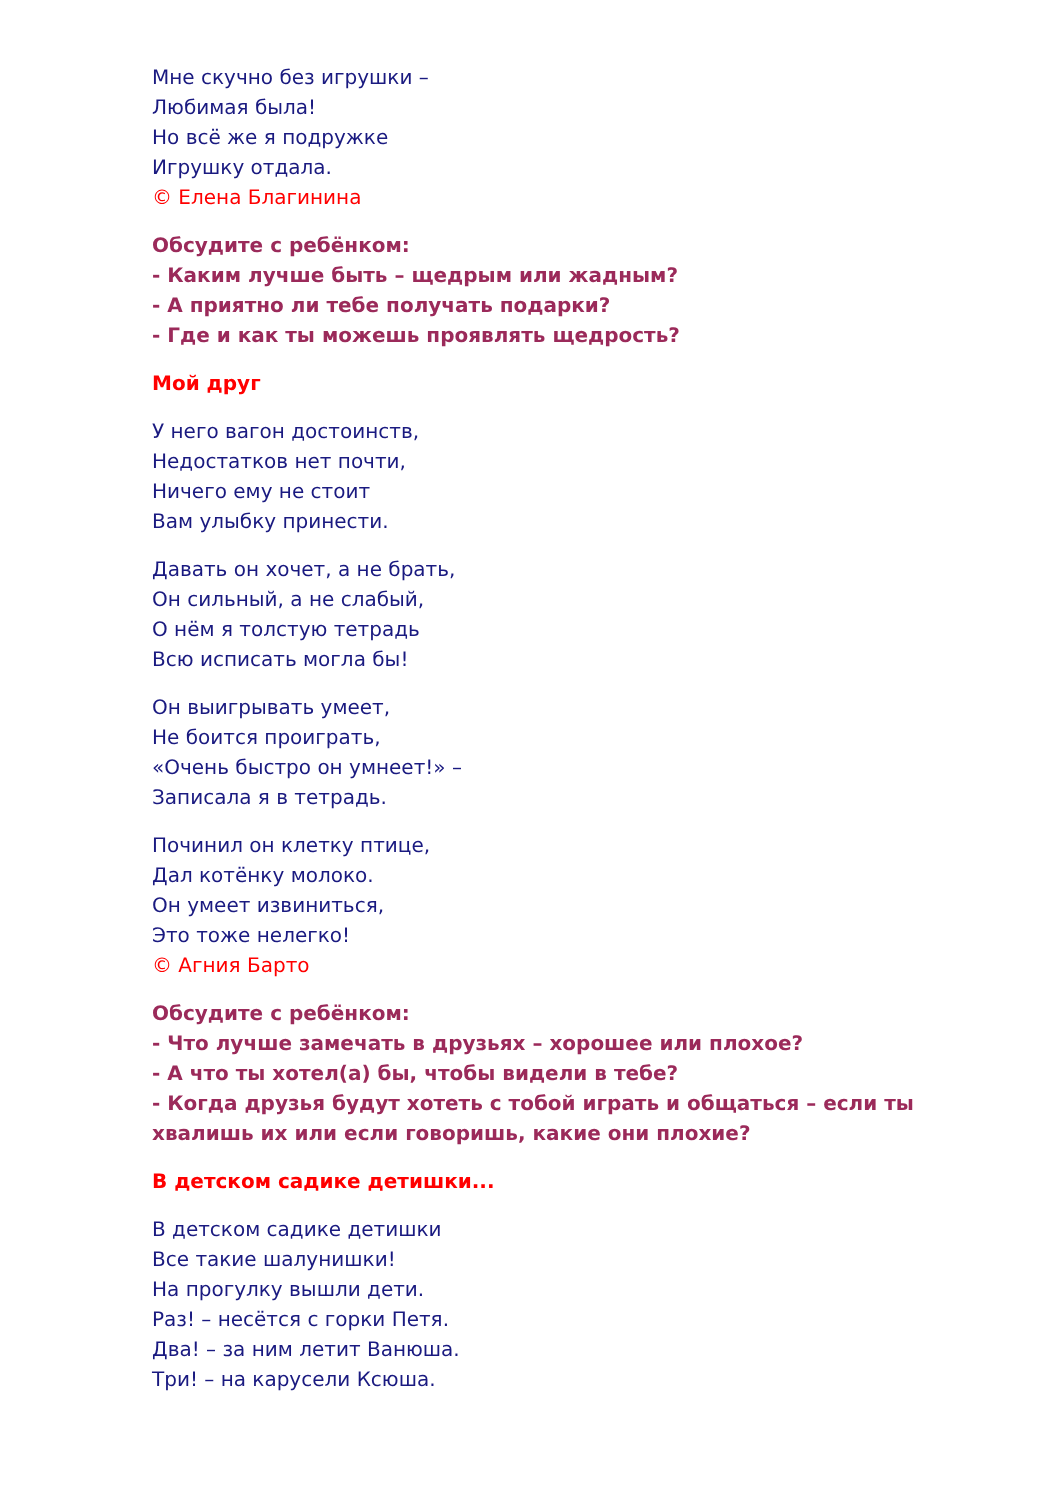Мне скучно без игрушки –
Любимая была!
Но всё же я подружке
Игрушку отдала.
© Елена Благинина
Обсудите с ребёнком:
- Каким лучше быть – щедрым или жадным?
- А приятно ли тебе получать подарки?
- Где и как ты можешь проявлять щедрость?
Мой друг
У него вагон достоинств,
Недостатков нет почти,
Ничего ему не стоит
Вам улыбку принести.
Давать он хочет, а не брать,
Он сильный, а не слабый,
О нём я толстую тетрадь
Всю исписать могла бы!
Он выигрывать умеет,
Не боится проиграть,
«Очень быстро он умнеет!» –
Записала я в тетрадь.
Починил он клетку птице,
Дал котёнку молоко.
Он умеет извиниться,
Это тоже нелегко!
© Агния Барто
Обсудите с ребёнком:
- Что лучше замечать в друзьях – хорошее или плохое?
- А что ты хотел(а) бы, чтобы видели в тебе?
- Когда друзья будут хотеть с тобой играть и общаться – если ты хвалишь их или если говоришь, какие они плохие?
В детском садике детишки...
В детском садике детишки
Все такие шалунишки!
На прогулку вышли дети.
Раз! – несётся с горки Петя.
Два! – за ним летит Ванюша.
Три! – на карусели Ксюша.